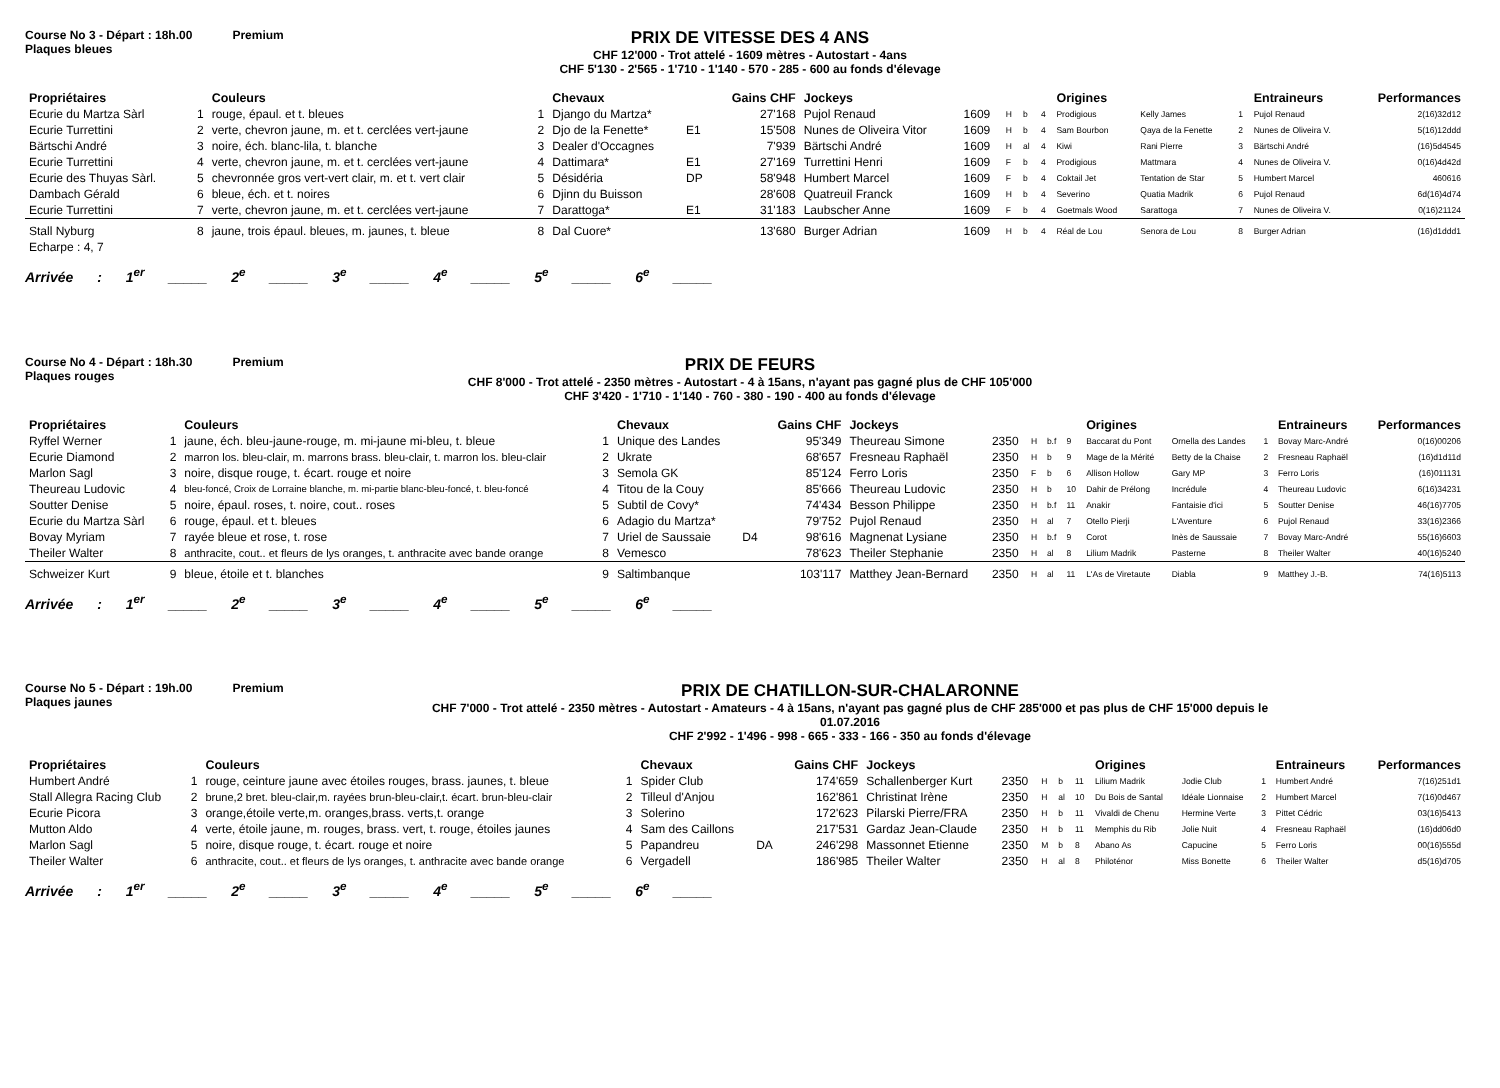Course No 3 - Départ : 18h.00 Premium
Plaques bleues
PRIX DE VITESSE DES 4 ANS
CHF 12'000 - Trot attelé - 1609 mètres - Autostart - 4ans
CHF 5'130 - 2'565 - 1'710 - 1'140 - 570 - 285 - 600 au fonds d'élevage
| Propriétaires | | Couleurs | | Chevaux | | Gains CHF | Jockeys | | | | | Origines | | | Entraineurs | Performances |
| --- | --- | --- | --- | --- | --- | --- | --- | --- | --- | --- | --- | --- | --- | --- | --- | --- |
| Ecurie du Martza Sàrl | 1 | rouge, épaul. et t. bleues | 1 | Django du Martza* | | 27'168 | Pujol Renaud | 1609 | H | b | 4 | Prodigious | Kelly James | 1 | Pujol Renaud | 2(16)32d12 |
| Ecurie Turrettini | 2 | verte, chevron jaune, m. et t. cerclées vert-jaune | 2 | Djo de la Fenette* | E1 | 15'508 | Nunes de Oliveira Vitor | 1609 | H | b | 4 | Sam Bourbon | Qaya de la Fenette | 2 | Nunes de Oliveira V. | 5(16)12ddd |
| Bärtschi André | 3 | noire, éch. blanc-lila, t. blanche | 3 | Dealer d'Occagnes | | 7'939 | Bärtschi André | 1609 | H | al | 4 | Kiwi | Rani Pierre | 3 | Bärtschi André | (16)5d4545 |
| Ecurie Turrettini | 4 | verte, chevron jaune, m. et t. cerclées vert-jaune | 4 | Dattimara* | E1 | 27'169 | Turrettini Henri | 1609 | F | b | 4 | Prodigious | Mattmara | 4 | Nunes de Oliveira V. | 0(16)4d42d |
| Ecurie des Thuyas Sàrl. | 5 | chevronnée gros vert-vert clair, m. et t. vert clair | 5 | Désidéria | DP | 58'948 | Humbert Marcel | 1609 | F | b | 4 | Coktail Jet | Tentation de Star | 5 | Humbert Marcel | 460616 |
| Dambach Gérald | 6 | bleue, éch. et t. noires | 6 | Djinn du Buisson | | 28'608 | Quatreuil Franck | 1609 | H | b | 4 | Severino | Quatia Madrik | 6 | Pujol Renaud | 6d(16)4d74 |
| Ecurie Turrettini | 7 | verte, chevron jaune, m. et t. cerclées vert-jaune | 7 | Darattoga* | E1 | 31'183 | Laubscher Anne | 1609 | F | b | 4 | Goetmals Wood | Sarattoga | 7 | Nunes de Oliveira V. | 0(16)21124 |
| Stall Nyburg | 8 | jaune, trois épaul. bleues, m. jaunes, t. bleue | 8 | Dal Cuore* | | 13'680 | Burger Adrian | 1609 | H | b | 4 | Réal de Lou | Senora de Lou | 8 | Burger Adrian | (16)d1ddd1 |
| Echarpe : 4, 7 | | | | | | | | | | | | | | | | |
Arrivée : 1<sup>er</sup> _____ 2<sup>e</sup> _____ 3<sup>e</sup> _____ 4<sup>e</sup> _____ 5<sup>e</sup> _____ 6<sup>e</sup> _____
Course No 4 - Départ : 18h.30 Premium
Plaques rouges
PRIX DE FEURS
CHF 8'000 - Trot attelé - 2350 mètres - Autostart - 4 à 15ans, n'ayant pas gagné plus de CHF 105'000
CHF 3'420 - 1'710 - 1'140 - 760 - 380 - 190 - 400 au fonds d'élevage
| Propriétaires | | Couleurs | | Chevaux | | Gains CHF | Jockeys | | | | | Origines | | | Entraineurs | Performances |
| --- | --- | --- | --- | --- | --- | --- | --- | --- | --- | --- | --- | --- | --- | --- | --- | --- |
| Ryffel Werner | 1 | jaune, éch. bleu-jaune-rouge, m. mi-jaune mi-bleu, t. bleue | 1 | Unique des Landes | | 95'349 | Theureau Simone | 2350 | H | b.f | 9 | Baccarat du Pont | Ornella des Landes | 1 | Bovay Marc-André | 0(16)00206 |
| Ecurie Diamond | 2 | marron los. bleu-clair, m. marrons brass. bleu-clair, t. marron los. bleu-clair | 2 | Ukrate | | 68'657 | Fresneau Raphaël | 2350 | H | b | 9 | Mage de la Mérité | Betty de la Chaise | 2 | Fresneau Raphaël | (16)d1d11d |
| Marlon Sagl | 3 | noire, disque rouge, t. écart. rouge et noire | 3 | Semola GK | | 85'124 | Ferro Loris | 2350 | F | b | 6 | Allison Hollow | Gary MP | 3 | Ferro Loris | (16)011131 |
| Theureau Ludovic | 4 | bleu-foncé, Croix de Lorraine blanche, m. mi-partie blanc-bleu-foncé, t. bleu-foncé | 4 | Titou de la Couy | | 85'666 | Theureau Ludovic | 2350 | H | b | 10 | Dahir de Prélong | Incrédule | 4 | Theureau Ludovic | 6(16)34231 |
| Soutter Denise | 5 | noire, épaul. roses, t. noire, cout.. roses | 5 | Subtil de Covy* | | 74'434 | Besson Philippe | 2350 | H | b.f | 11 | Anakir | Fantaisie d'ici | 5 | Soutter Denise | 46(16)7705 |
| Ecurie du Martza Sàrl | 6 | rouge, épaul. et t. bleues | 6 | Adagio du Martza* | | 79'752 | Pujol Renaud | 2350 | H | al | 7 | Otello Pierji | L'Aventure | 6 | Pujol Renaud | 33(16)2366 |
| Bovay Myriam | 7 | rayée bleue et rose, t. rose | 7 | Uriel de Saussaie | D4 | 98'616 | Magnenat Lysiane | 2350 | H | b.f | 9 | Corot | Inès de Saussaie | 7 | Bovay Marc-André | 55(16)6603 |
| Theiler Walter | 8 | anthracite, cout.. et fleurs de lys oranges, t. anthracite avec bande orange | 8 | Vemesco | | 78'623 | Theiler Stephanie | 2350 | H | al | 8 | Lilium Madrik | Pasterne | 8 | Theiler Walter | 40(16)5240 |
| Schweizer Kurt | 9 | bleue, étoile et t. blanches | 9 | Saltimbanque | | 103'117 | Matthey Jean-Bernard | 2350 | H | al | 11 | L'As de Viretaute | Diabla | 9 | Matthey J.-B. | 74(16)5113 |
Arrivée : 1<sup>er</sup> _____ 2<sup>e</sup> _____ 3<sup>e</sup> _____ 4<sup>e</sup> _____ 5<sup>e</sup> _____ 6<sup>e</sup> _____
Course No 5 - Départ : 19h.00 Premium
Plaques jaunes
PRIX DE CHATILLON-SUR-CHALARONNE
CHF 7'000 - Trot attelé - 2350 mètres - Autostart - Amateurs - 4 à 15ans, n'ayant pas gagné plus de CHF 285'000 et pas plus de CHF 15'000 depuis le 01.07.2016
CHF 2'992 - 1'496 - 998 - 665 - 333 - 166 - 350 au fonds d'élevage
| Propriétaires | | Couleurs | | Chevaux | | Gains CHF | Jockeys | | | | | Origines | | | Entraineurs | Performances |
| --- | --- | --- | --- | --- | --- | --- | --- | --- | --- | --- | --- | --- | --- | --- | --- | --- |
| Humbert André | 1 | rouge, ceinture jaune avec étoiles rouges, brass. jaunes, t. bleue | 1 | Spider Club | | 174'659 | Schallenberger Kurt | 2350 | H | b | 11 | Lilium Madrik | Jodie Club | 1 | Humbert André | 7(16)251d1 |
| Stall Allegra Racing Club | 2 | brune,2 bret. bleu-clair,m. rayées brun-bleu-clair,t. écart. brun-bleu-clair | 2 | Tilleul d'Anjou | | 162'861 | Christinat Irène | 2350 | H | al | 10 | Du Bois de Santal | Idéale Lionnaise | 2 | Humbert Marcel | 7(16)0d467 |
| Ecurie Picora | 3 | orange,étoile verte,m. oranges,brass. verts,t. orange | 3 | Solerino | | 172'623 | Pilarski Pierre/FRA | 2350 | H | b | 11 | Vivaldi de Chenu | Hermine Verte | 3 | Pittet Cédric | 03(16)5413 |
| Mutton Aldo | 4 | verte, étoile jaune, m. rouges, brass. vert, t. rouge, étoiles jaunes | 4 | Sam des Caillons | | 217'531 | Gardaz Jean-Claude | 2350 | H | b | 11 | Memphis du Rib | Jolie Nuit | 4 | Fresneau Raphaël | (16)dd06d0 |
| Marlon Sagl | 5 | noire, disque rouge, t. écart. rouge et noire | 5 | Papandreu | DA | 246'298 | Massonnet Etienne | 2350 | M | b | 8 | Abano As | Capucine | 5 | Ferro Loris | 00(16)555d |
| Theiler Walter | 6 | anthracite, cout.. et fleurs de lys oranges, t. anthracite avec bande orange | 6 | Vergadell | | 186'985 | Theiler Walter | 2350 | H | al | 8 | Philoténor | Miss Bonette | 6 | Theiler Walter | d5(16)d705 |
Arrivée : 1<sup>er</sup> _____ 2<sup>e</sup> _____ 3<sup>e</sup> _____ 4<sup>e</sup> _____ 5<sup>e</sup> _____ 6<sup>e</sup> _____